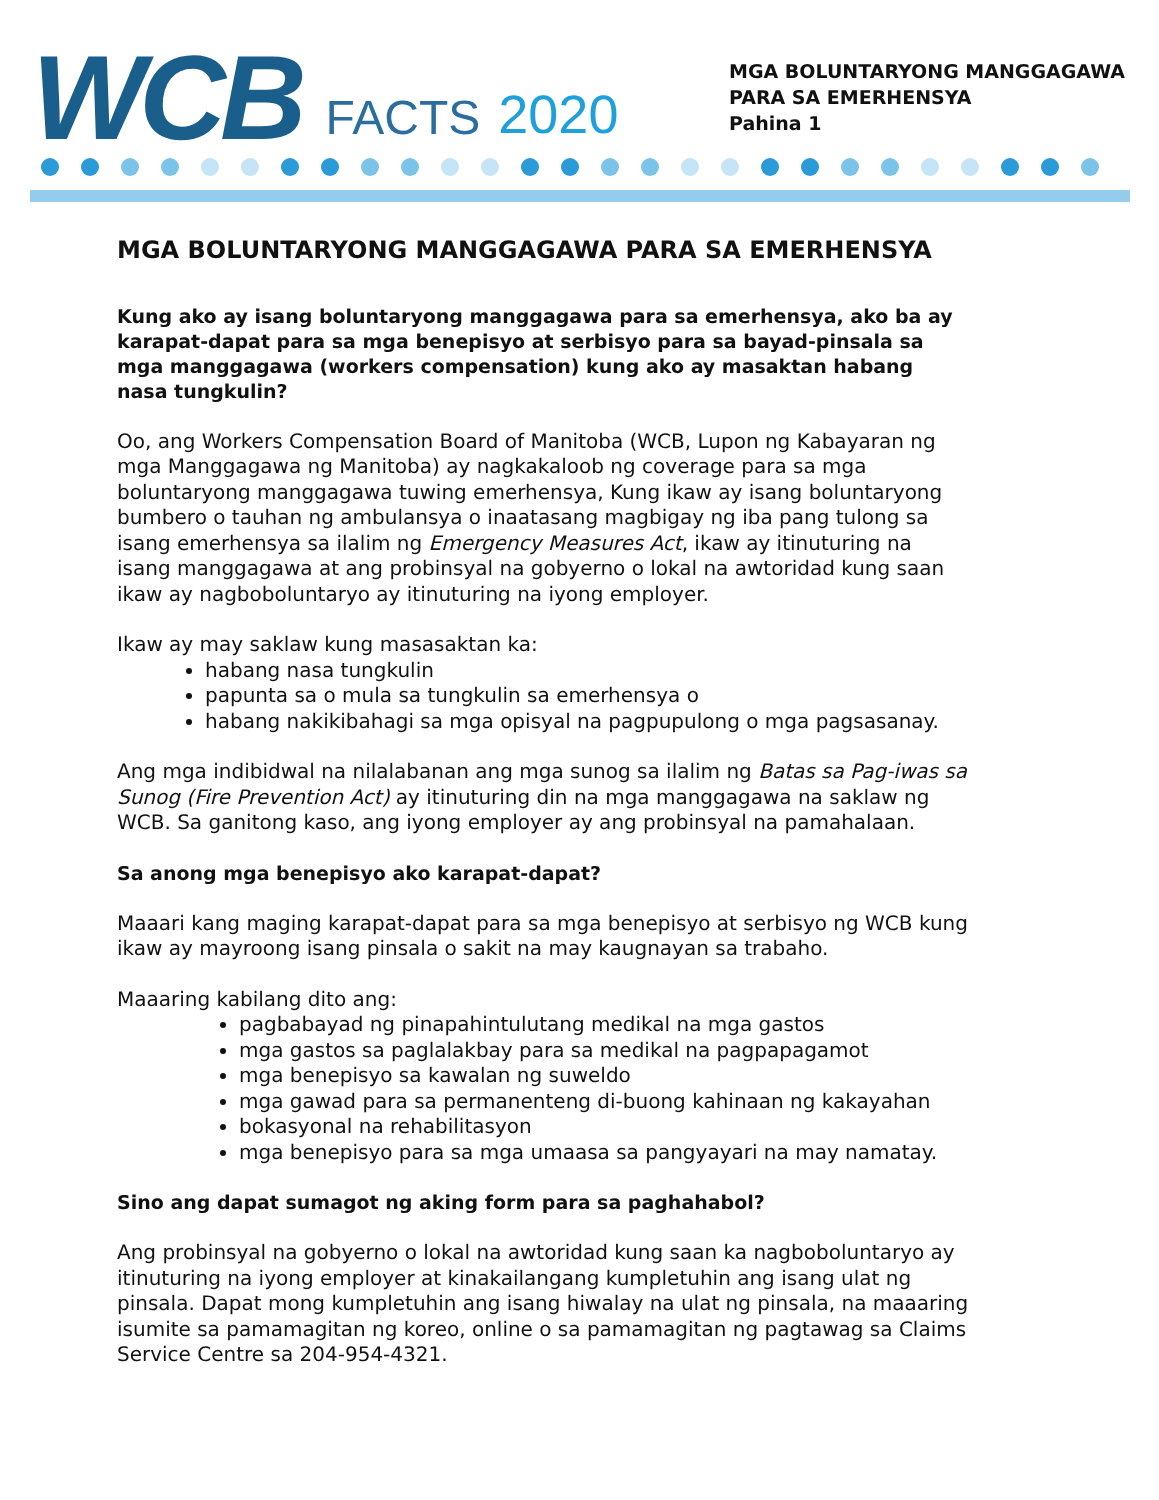WCB FACTS 2020
MGA BOLUNTARYONG MANGGAGAWA
PARA SA EMERHENSYA
Pahina 1
MGA BOLUNTARYONG MANGGAGAWA PARA SA EMERHENSYA
Kung ako ay isang boluntaryong manggagawa para sa emerhensya, ako ba ay karapat-dapat para sa mga benepisyo at serbisyo para sa bayad-pinsala sa mga manggagawa (workers compensation) kung ako ay masaktan habang nasa tungkulin?
Oo, ang Workers Compensation Board of Manitoba (WCB, Lupon ng Kabayaran ng mga Manggagawa ng Manitoba) ay nagkakaloob ng coverage para sa mga boluntaryong manggagawa tuwing emerhensya, Kung ikaw ay isang boluntaryong bumbero o tauhan ng ambulansya o inaatasang magbigay ng iba pang tulong sa isang emerhensya sa ilalim ng Emergency Measures Act, ikaw ay itinuturing na isang manggagawa at ang probinsyal na gobyerno o lokal na awtoridad kung saan ikaw ay nagboboluntaryo ay itinuturing na iyong employer.
Ikaw ay may saklaw kung masasaktan ka:
habang nasa tungkulin
papunta sa o mula sa tungkulin sa emerhensya o
habang nakikibahagi sa mga opisyal na pagpupulong o mga pagsasanay.
Ang mga indibidwal na nilalabanan ang mga sunog sa ilalim ng Batas sa Pag-iwas sa Sunog (Fire Prevention Act) ay itinuturing din na mga manggagawa na saklaw ng WCB. Sa ganitong kaso, ang iyong employer ay ang probinsyal na pamahalaan.
Sa anong mga benepisyo ako karapat-dapat?
Maaari kang maging karapat-dapat para sa mga benepisyo at serbisyo ng WCB kung ikaw ay mayroong isang pinsala o sakit na may kaugnayan sa trabaho.
Maaaring kabilang dito ang:
pagbabayad ng pinapahintulutang medikal na mga gastos
mga gastos sa paglalakbay para sa medikal na pagpapagamot
mga benepisyo sa kawalan ng suweldo
mga gawad para sa permanenteng di-buong kahinaan ng kakayahan
bokasyonal na rehabilitasyon
mga benepisyo para sa mga umaasa sa pangyayari na may namatay.
Sino ang dapat sumagot ng aking form para sa paghahabol?
Ang probinsyal na gobyerno o lokal na awtoridad kung saan ka nagboboluntaryo ay itinuturing na iyong employer at kinakailangang kumpletuhin ang isang ulat ng pinsala. Dapat mong kumpletuhin ang isang hiwalay na ulat ng pinsala, na maaaring isumite sa pamamagitan ng koreo, online o sa pamamagitan ng pagtawag sa Claims Service Centre sa 204-954-4321.